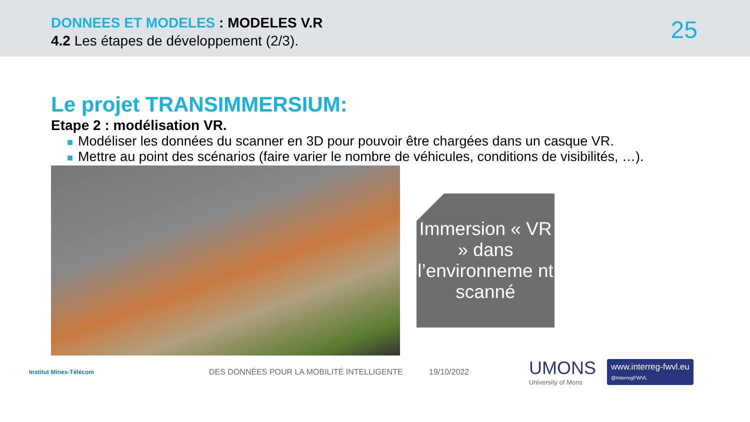DONNEES ET MODELES : MODELES V.R
4.2 Les étapes de développement (2/3).
25
Le projet TRANSIMMERSIUM:
Etape 2 : modélisation VR.
■ Modéliser les données du scanner en 3D pour pouvoir être chargées dans un casque VR.
■ Mettre au point des scénarios (faire varier le nombre de véhicules, conditions de visibilités, …).
Immersion « VR » dans l’environneme nt scanné
Institut Mines-Télécom
DES DONNÉES POUR LA MOBILITÉ INTELLIGENTE 19/10/2022
UMONS
University of Mons
www.interreg-fwvl.eu
@InterregFWVL